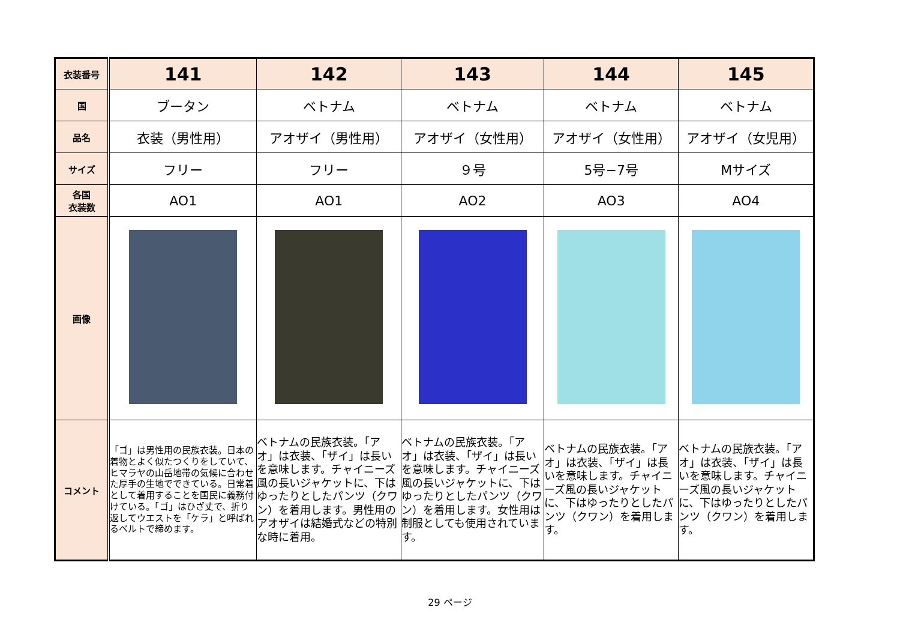| 衣装番号 | 141 | 142 | 143 | 144 | 145 |
| 国 | ブータン | ベトナム | ベトナム | ベトナム | ベトナム |
| 品名 | 衣装（男性用） | アオザイ（男性用） | アオザイ（女性用） | アオザイ（女性用） | アオザイ（女児用） |
| サイズ | フリー | フリー | ９号 | 5号−7号 | Mサイズ |
| 各国 衣装数 | AO1 | AO1 | AO2 | AO3 | AO4 |
| 画像 | | | | | |
| コメント | 「ゴ」は男性用の民族衣装。日本の着物とよく似たつくりをしていて、ヒマラヤの山岳地帯の気候に合わせた厚手の生地でできている。日常着として着用することを国民に義務付けている。「ゴ」はひざ丈で、折り返してウエストを「ケラ」と呼ばれるベルトで締めます。 | ベトナムの民族衣装。「アオ」は衣装、「ザイ」は長いを意味します。チャイニーズ風の長いジャケットに、下はゆったりとしたパンツ（クワン）を着用します。男性用のアオザイは結婚式などの特別な時に着用。 | ベトナムの民族衣装。「アオ」は衣装、「ザイ」は長いを意味します。チャイニーズ風の長いジャケットに、下はゆったりとしたパンツ（クワン）を着用します。女性用は制服としても使用されています。 | ベトナムの民族衣装。「アオ」は衣装、「ザイ」は長いを意味します。チャイニーズ風の長いジャケットに、下はゆったりとしたパンツ（クワン）を着用します。 | ベトナムの民族衣装。「アオ」は衣装、「ザイ」は長いを意味します。チャイニーズ風の長いジャケットに、下はゆったりとしたパンツ（クワン）を着用します。 |
29 ページ